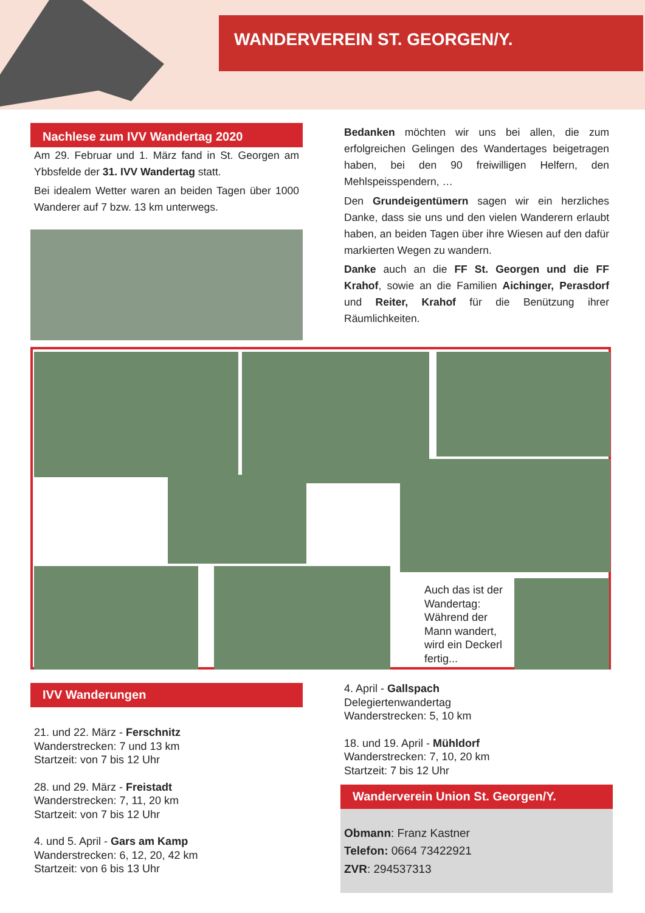WANDERVEREIN ST. GEORGEN/Y.
Nachlese zum IVV Wandertag 2020
Am 29. Februar und 1. März fand in St. Georgen am Ybbsfelde der 31. IVV Wandertag statt.
Bei idealem Wetter waren an beiden Tagen über 1000 Wanderer auf 7 bzw. 13 km unterwegs.
Bedanken möchten wir uns bei allen, die zum erfolgreichen Gelingen des Wandertages beigetragen haben, bei den 90 freiwilligen Helfern, den Mehlspeisspendern, …
Den Grundeigentümern sagen wir ein herzliches Danke, dass sie uns und den vielen Wanderern erlaubt haben, an beiden Tagen über ihre Wiesen auf den dafür markierten Wegen zu wandern.
Danke auch an die FF St. Georgen und die FF Krahof, sowie an die Familien Aichinger, Perasdorf und Reiter, Krahof für die Benützung ihrer Räumlichkeiten.
Auch das ist der Wandertag: Während der Mann wandert, wird ein Deckerl fertig...
IVV Wanderungen
21. und 22. März - Ferschnitz
Wanderstrecken: 7 und 13 km
Startzeit: von 7 bis 12 Uhr
28. und 29. März - Freistadt
Wanderstrecken: 7, 11, 20 km
Startzeit: von 7 bis 12 Uhr
4. und 5. April - Gars am Kamp
Wanderstrecken: 6, 12, 20, 42 km
Startzeit: von 6 bis 13 Uhr
4. April - Gallspach
Delegiertenwandertag
Wanderstrecken: 5, 10 km
18. und 19. April - Mühldorf
Wanderstrecken: 7, 10, 20 km
Startzeit: 7 bis 12 Uhr
Wanderverein Union St. Georgen/Y.
Obmann: Franz Kastner
Telefon: 0664 73422921
ZVR: 294537313